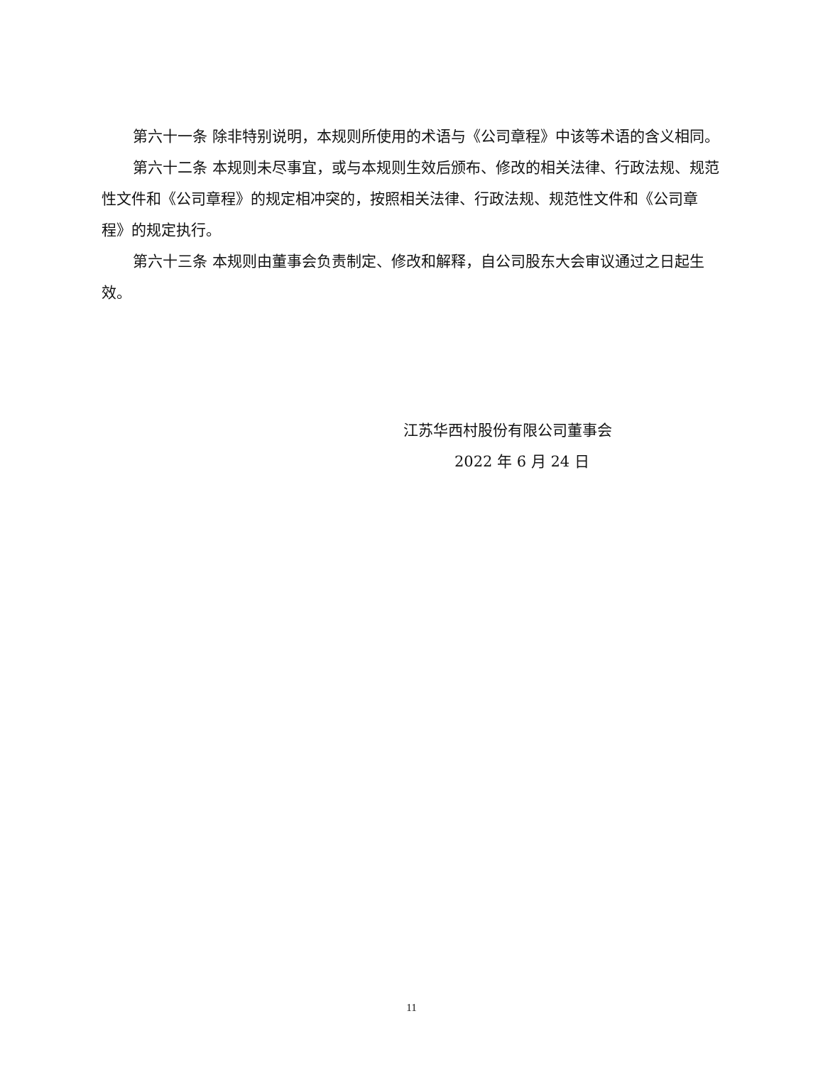第六十一条 除非特别说明，本规则所使用的术语与《公司章程》中该等术语的含义相同。
第六十二条 本规则未尽事宜，或与本规则生效后颁布、修改的相关法律、行政法规、规范性文件和《公司章程》的规定相冲突的，按照相关法律、行政法规、规范性文件和《公司章程》的规定执行。
第六十三条 本规则由董事会负责制定、修改和解释，自公司股东大会审议通过之日起生效。
江苏华西村股份有限公司董事会
2022 年 6 月 24 日
11